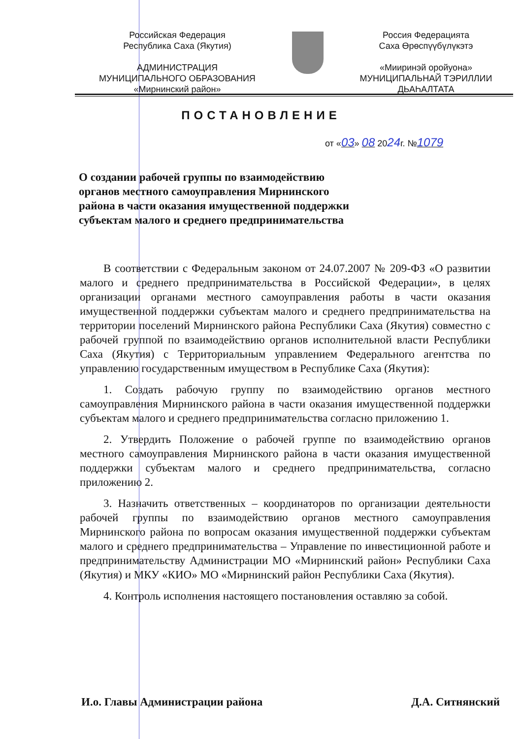Российская Федерация
Республика Саха (Якутия)
АДМИНИСТРАЦИЯ
МУНИЦИПАЛЬНОГО ОБРАЗОВАНИЯ
«Мирнинский район»
Россия Федерацията
Саха Өрөспүүбүлүкэтэ
«Мииринэй оройуона»
МУНИЦИПАЛЬНАЙ ТЭРИЛЛИИ
ДЬАҺАЛТАТА
ПОСТАНОВЛЕНИЕ
от «03» 08 2024г. №1079
О создании рабочей группы по взаимодействию органов местного самоуправления Мирнинского района в части оказания имущественной поддержки субъектам малого и среднего предпринимательства
В соответствии с Федеральным законом от 24.07.2007 № 209-ФЗ «О развитии малого и среднего предпринимательства в Российской Федерации», в целях организации органами местного самоуправления работы в части оказания имущественной поддержки субъектам малого и среднего предпринимательства на территории поселений Мирнинского района Республики Саха (Якутия) совместно с рабочей группой по взаимодействию органов исполнительной власти Республики Саха (Якутия) с Территориальным управлением Федерального агентства по управлению государственным имуществом в Республике Саха (Якутия):
1. Создать рабочую группу по взаимодействию органов местного самоуправления Мирнинского района в части оказания имущественной поддержки субъектам малого и среднего предпринимательства согласно приложению 1.
2. Утвердить Положение о рабочей группе по взаимодействию органов местного самоуправления Мирнинского района в части оказания имущественной поддержки субъектам малого и среднего предпринимательства, согласно приложению 2.
3. Назначить ответственных – координаторов по организации деятельности рабочей группы по взаимодействию органов местного самоуправления Мирнинского района по вопросам оказания имущественной поддержки субъектам малого и среднего предпринимательства – Управление по инвестиционной работе и предпринимательству Администрации МО «Мирнинский район» Республики Саха (Якутия) и МКУ «КИО» МО «Мирнинский район Республики Саха (Якутия).
4. Контроль исполнения настоящего постановления оставляю за собой.
И.о. Главы Администрации района Д.А. Ситнянский